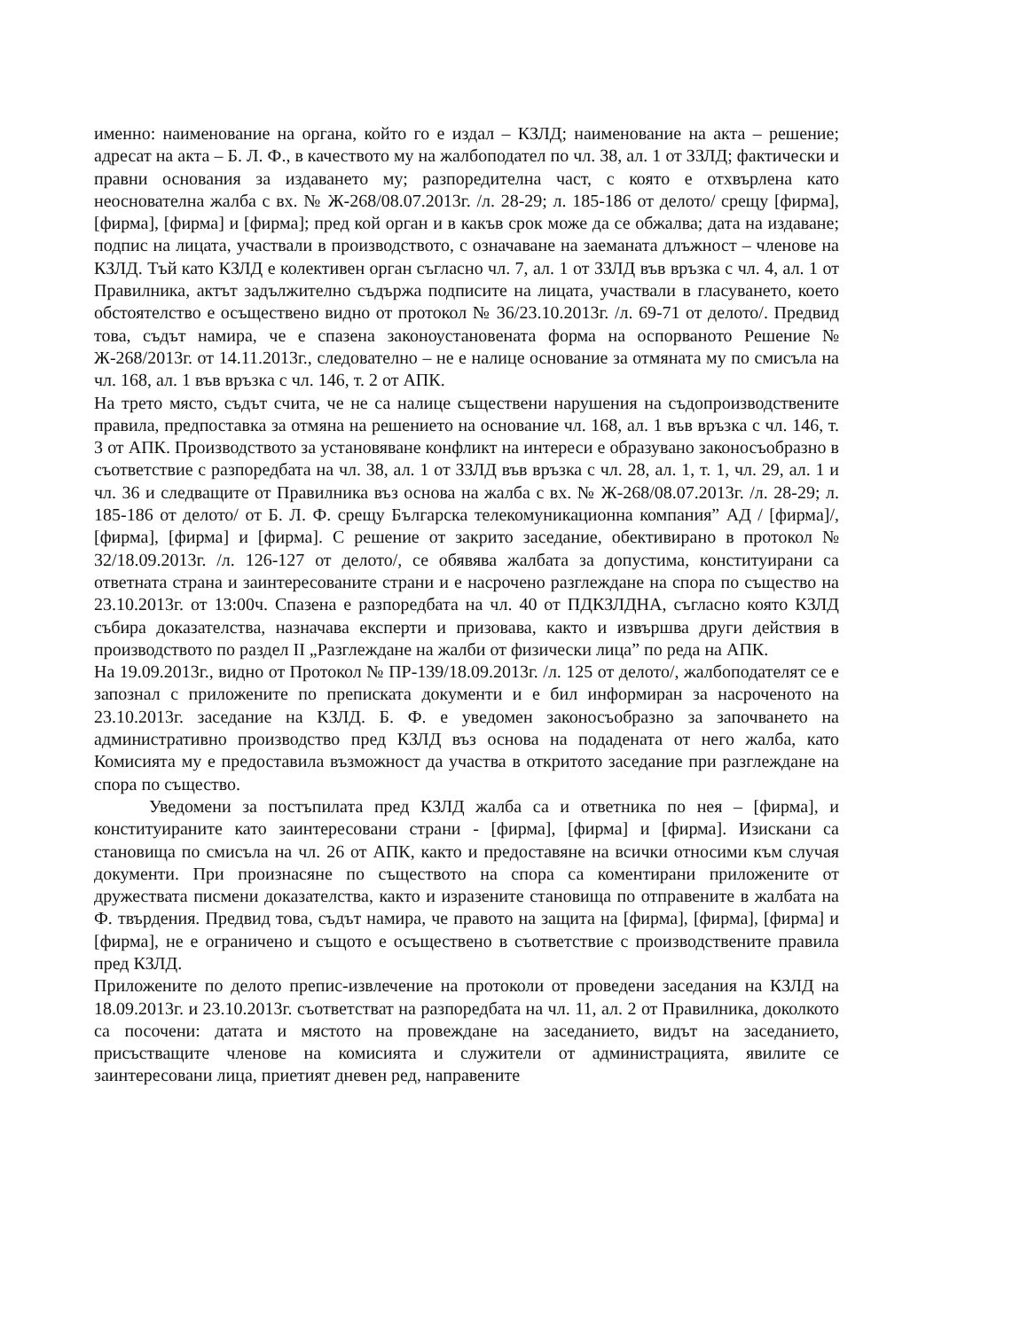именно: наименование на органа, който го е издал – КЗЛД; наименование на акта – решение; адресат на акта – Б. Л. Ф., в качеството му на жалбоподател по чл. 38, ал. 1 от ЗЗЛД; фактически и правни основания за издаването му; разпоредителна част, с която е отхвърлена като неоснователна жалба с вх. № Ж-268/08.07.2013г. /л. 28-29; л. 185-186 от делото/ срещу [фирма], [фирма], [фирма] и [фирма]; пред кой орган и в какъв срок може да се обжалва; дата на издаване; подпис на лицата, участвали в производството, с означаване на заеманата длъжност – членове на КЗЛД. Тъй като КЗЛД е колективен орган съгласно чл. 7, ал. 1 от ЗЗЛД във връзка с чл. 4, ал. 1 от Правилника, актът задължително съдържа подписите на лицата, участвали в гласуването, което обстоятелство е осъществено видно от протокол № 36/23.10.2013г. /л. 69-71 от делото/. Предвид това, съдът намира, че е спазена законоустановената форма на оспорваното Решение № Ж-268/2013г. от 14.11.2013г., следователно – не е налице основание за отмяната му по смисъла на чл. 168, ал. 1 във връзка с чл. 146, т. 2 от АПК.
На трето място, съдът счита, че не са налице съществени нарушения на съдопроизводствените правила, предпоставка за отмяна на решението на основание чл. 168, ал. 1 във връзка с чл. 146, т. 3 от АПК. Производството за установяване конфликт на интереси е образувано законосъобразно в съответствие с разпоредбата на чл. 38, ал. 1 от ЗЗЛД във връзка с чл. 28, ал. 1, т. 1, чл. 29, ал. 1 и чл. 36 и следващите от Правилника въз основа на жалба с вх. № Ж-268/08.07.2013г. /л. 28-29; л. 185-186 от делото/ от Б. Л. Ф. срещу Българска телекомуникационна компания” АД / [фирма]/, [фирма], [фирма] и [фирма]. С решение от закрито заседание, обективирано в протокол № 32/18.09.2013г. /л. 126-127 от делото/, се обявява жалбата за допустима, конституирани са ответната страна и заинтересованите страни и е насрочено разглеждане на спора по същество на 23.10.2013г. от 13:00ч. Спазена е разпоредбата на чл. 40 от ПДКЗЛДНА, съгласно която КЗЛД събира доказателства, назначава експерти и призовава, както и извършва други действия в производството по раздел II „Разглеждане на жалби от физически лица” по реда на АПК.
На 19.09.2013г., видно от Протокол № ПР-139/18.09.2013г. /л. 125 от делото/, жалбоподателят се е запознал с приложените по преписката документи и е бил информиран за насроченото на 23.10.2013г. заседание на КЗЛД. Б. Ф. е уведомен законосъобразно за започването на административно производство пред КЗЛД въз основа на подадената от него жалба, като Комисията му е предоставила възможност да участва в откритото заседание при разглеждане на спора по същество.
Уведомени за постъпилата пред КЗЛД жалба са и ответника по нея – [фирма], и конституираните като заинтересовани страни - [фирма], [фирма] и [фирма]. Изискани са становища по смисъла на чл. 26 от АПК, както и предоставяне на всички относими към случая документи. При произнасяне по съществото на спора са коментирани приложените от дружествата писмени доказателства, както и изразените становища по отправените в жалбата на Ф. твърдения. Предвид това, съдът намира, че правото на защита на [фирма], [фирма], [фирма] и [фирма], не е ограничено и същото е осъществено в съответствие с производствените правила пред КЗЛД.
Приложените по делото препис-извлечение на протоколи от проведени заседания на КЗЛД на 18.09.2013г. и 23.10.2013г. съответстват на разпоредбата на чл. 11, ал. 2 от Правилника, доколкото са посочени: датата и мястото на провеждане на заседанието, видът на заседанието, присъстващите членове на комисията и служители от администрацията, явилите се заинтересовани лица, приетият дневен ред, направените